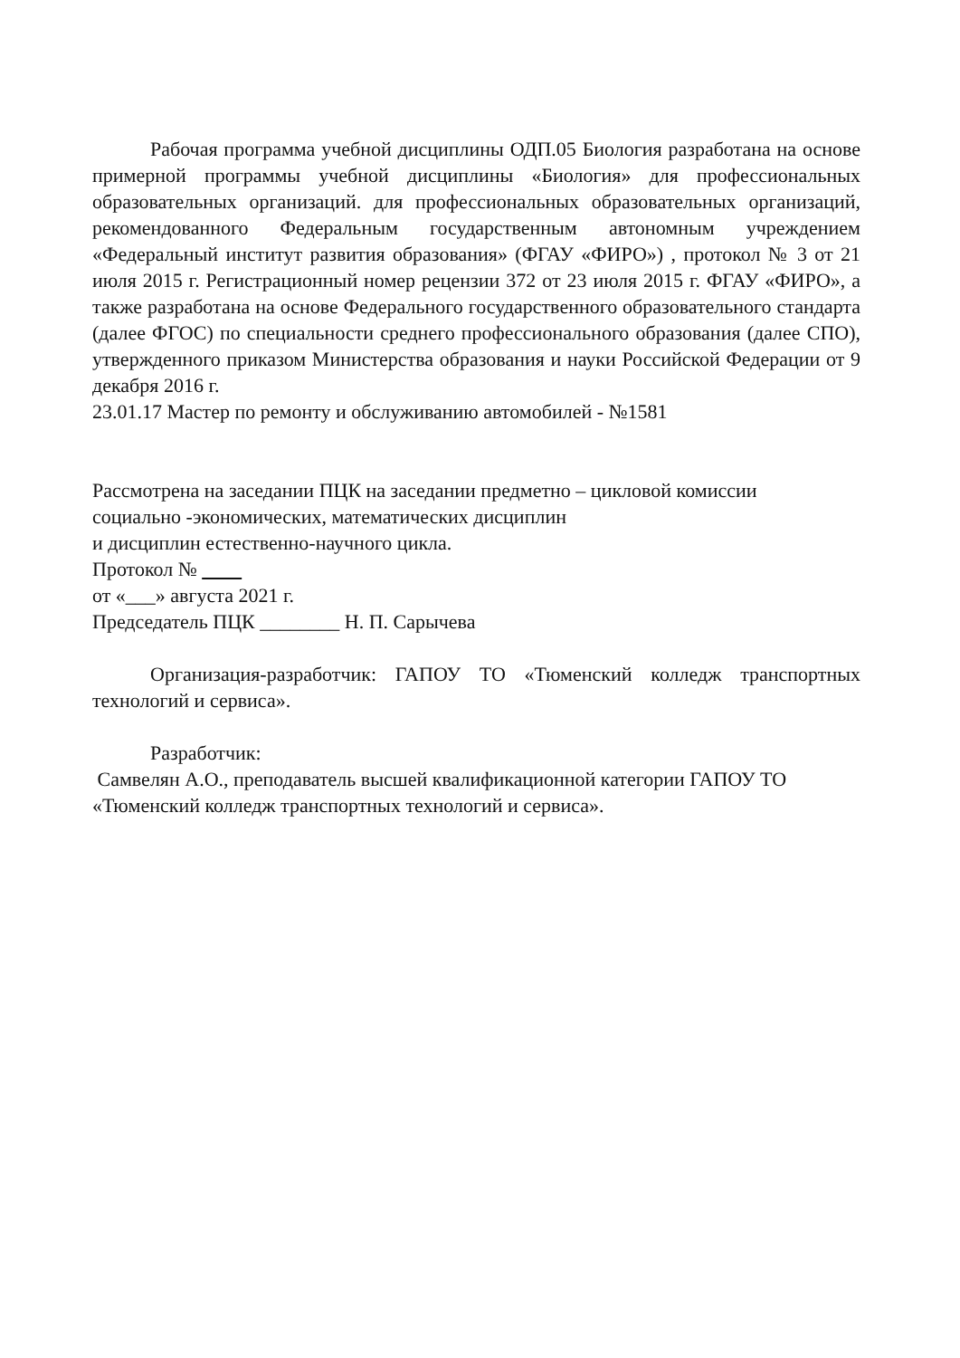Рабочая программа учебной дисциплины ОДП.05 Биология разработана на основе примерной программы учебной дисциплины «Биология» для профессиональных образовательных организаций. для профессиональных образовательных организаций, рекомендованного Федеральным государственным автономным учреждением «Федеральный институт развития образования» (ФГАУ «ФИРО») , протокол № 3 от 21 июля 2015 г. Регистрационный номер рецензии 372 от 23 июля 2015 г. ФГАУ «ФИРО», а также разработана на основе Федерального государственного образовательного стандарта (далее ФГОС) по специальности среднего профессионального образования (далее СПО), утвержденного приказом Министерства образования и науки Российской Федерации от 9 декабря 2016 г.
23.01.17 Мастер по ремонту и обслуживанию автомобилей - №1581
Рассмотрена на заседании ПЦК на заседании предметно – цикловой комиссии
социально -экономических, математических дисциплин
и дисциплин естественно-научного цикла.
Протокол №
от «___» августа 2021 г.
Председатель ПЦК ________ Н. П. Сарычева
Организация-разработчик: ГАПОУ ТО «Тюменский колледж транспортных технологий и сервиса».
Разработчик:
Самвелян А.О., преподаватель высшей квалификационной категории ГАПОУ ТО «Тюменский колледж транспортных технологий и сервиса».